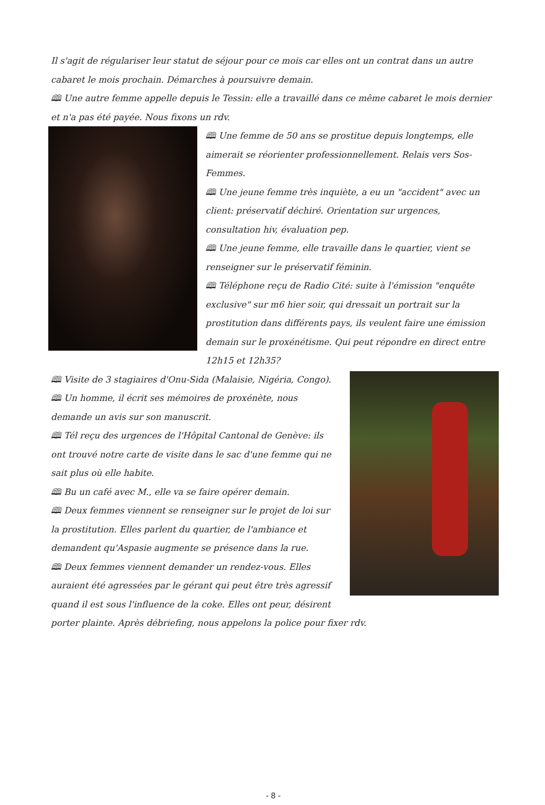Il s'agit de régulariser leur statut de séjour pour ce mois car elles ont un contrat dans un autre cabaret le mois prochain. Démarches à poursuivre demain.
🕮 Une autre femme appelle depuis le Tessin: elle a travaillé dans ce même cabaret le mois dernier et n'a pas été payée. Nous fixons un rdv.
🕮 Une femme de 50 ans se prostitue depuis longtemps, elle aimerait se réorienter professionnellement. Relais vers Sos-Femmes.
🕮 Une jeune femme très inquiète, a eu un "accident" avec un client: préservatif déchiré. Orientation sur urgences, consultation hiv, évaluation pep.
🕮 Une jeune femme, elle travaille dans le quartier, vient se renseigner sur le préservatif féminin.
🕮 Téléphone reçu de Radio Cité: suite à l'émission "enquête exclusive" sur m6 hier soir, qui dressait un portrait sur la prostitution dans différents pays, ils veulent faire une émission demain sur le proxénétisme. Qui peut répondre en direct entre 12h15 et 12h35?
🕮 Visite de 3 stagiaires d'Onu-Sida (Malaisie, Nigéria, Congo).
🕮 Un homme, il écrit ses mémoires de proxénète, nous demande un avis sur son manuscrit.
🕮 Tél reçu des urgences de l'Hôpital Cantonal de Genève: ils ont trouvé notre carte de visite dans le sac d'une femme qui ne sait plus où elle habite.
🕮 Bu un café avec M., elle va se faire opérer demain.
🕮 Deux femmes viennent se renseigner sur le projet de loi sur la prostitution. Elles parlent du quartier, de l'ambiance et demandent qu'Aspasie augmente se présence dans la rue.
🕮 Deux femmes viennent demander un rendez-vous. Elles auraient été agressées par le gérant qui peut être très agressif quand il est sous l'influence de la coke. Elles ont peur, désirent porter plainte. Après débriefing, nous appelons la police pour fixer rdv.
- 8 -